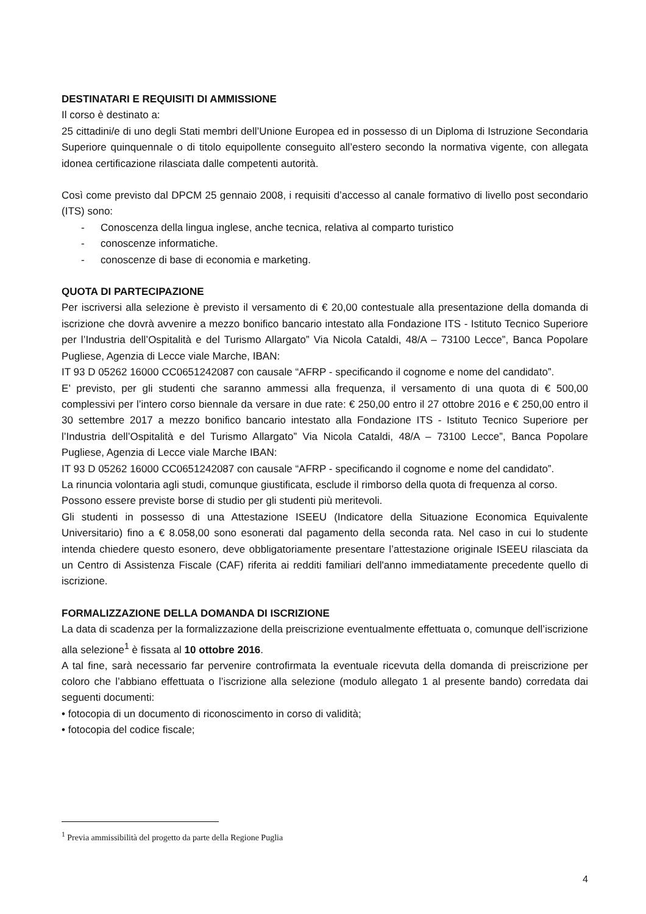DESTINATARI E REQUISITI DI AMMISSIONE
Il corso è destinato a:
25 cittadini/e di uno degli Stati membri dell’Unione Europea ed in possesso di un Diploma di Istruzione Secondaria Superiore quinquennale o di titolo equipollente conseguito all’estero secondo la normativa vigente, con allegata idonea certificazione rilasciata dalle competenti autorità.
Così come previsto dal DPCM 25 gennaio 2008, i requisiti d’accesso al canale formativo di livello post secondario (ITS) sono:
- Conoscenza della lingua inglese, anche tecnica, relativa al comparto turistico
- conoscenze informatiche.
- conoscenze di base di economia e marketing.
QUOTA DI PARTECIPAZIONE
Per iscriversi alla selezione è previsto il versamento di € 20,00 contestuale alla presentazione della domanda di iscrizione che dovrà avvenire a mezzo bonifico bancario intestato alla Fondazione ITS - Istituto Tecnico Superiore per l’Industria dell’Ospitalità e del Turismo Allargato” Via Nicola Cataldi, 48/A – 73100 Lecce”, Banca Popolare Pugliese, Agenzia di Lecce viale Marche, IBAN:
IT 93 D 05262 16000 CC0651242087 con causale “AFRP - specificando il cognome e nome del candidato”.
E’ previsto, per gli studenti che saranno ammessi alla frequenza, il versamento di una quota di € 500,00 complessivi per l’intero corso biennale da versare in due rate: € 250,00 entro il 27 ottobre 2016 e € 250,00 entro il 30 settembre 2017 a mezzo bonifico bancario intestato alla Fondazione ITS - Istituto Tecnico Superiore per l’Industria dell’Ospitalità e del Turismo Allargato” Via Nicola Cataldi, 48/A – 73100 Lecce”, Banca Popolare Pugliese, Agenzia di Lecce viale Marche IBAN:
IT 93 D 05262 16000 CC0651242087 con causale “AFRP - specificando il cognome e nome del candidato”.
La rinuncia volontaria agli studi, comunque giustificata, esclude il rimborso della quota di frequenza al corso.
Possono essere previste borse di studio per gli studenti più meritevoli.
Gli studenti in possesso di una Attestazione ISEEU (Indicatore della Situazione Economica Equivalente Universitario) fino a € 8.058,00 sono esonerati dal pagamento della seconda rata. Nel caso in cui lo studente intenda chiedere questo esonero, deve obbligatoriamente presentare l’attestazione originale ISEEU rilasciata da un Centro di Assistenza Fiscale (CAF) riferita ai redditi familiari dell'anno immediatamente precedente quello di iscrizione.
FORMALIZZAZIONE DELLA DOMANDA DI ISCRIZIONE
La data di scadenza per la formalizzazione della preiscrizione eventualmente effettuata o, comunque dell’iscrizione alla selezione<sup>1</sup> è fissata al 10 ottobre 2016.
A tal fine, sarà necessario far pervenire controfirmata la eventuale ricevuta della domanda di preiscrizione per coloro che l’abbiano effettuata o l’iscrizione alla selezione (modulo allegato 1 al presente bando) corredata dai seguenti documenti:
• fotocopia di un documento di riconoscimento in corso di validità;
• fotocopia del codice fiscale;
<sup>1</sup> Previa ammissibilità del progetto da parte della Regione Puglia
4